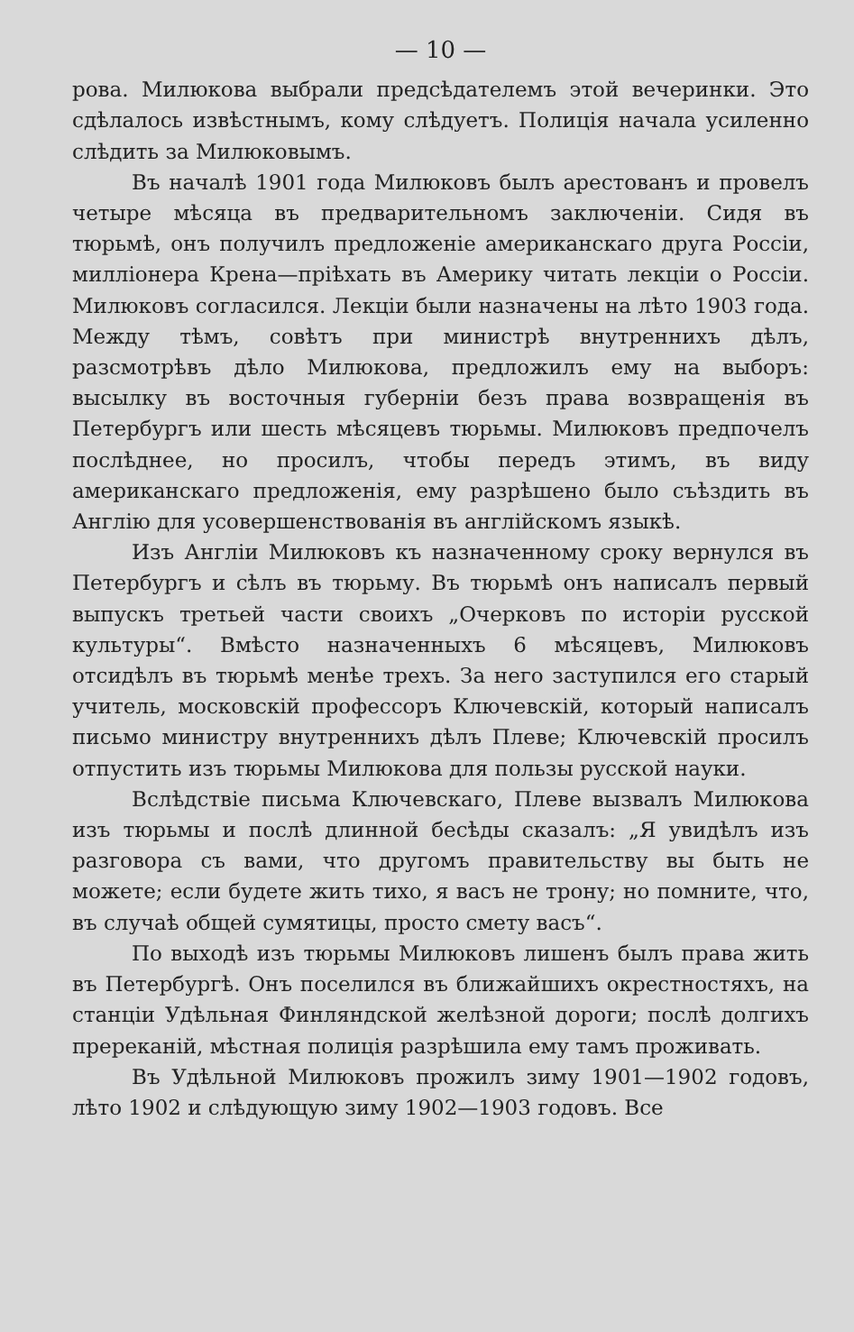— 10 —
рова. Милюкова выбрали предсѣдателемъ этой вечеринки. Это сдѣлалось извѣстнымъ, кому слѣдуетъ. Полиція начала усиленно слѣдить за Милюковымъ.
Въ началѣ 1901 года Милюковъ былъ арестованъ и провелъ четыре мѣсяца въ предварительномъ заключеніи. Сидя въ тюрьмѣ, онъ получилъ предложеніе американскаго друга Россіи, милліонера Крена—пріѣхать въ Америку читать лекціи о Россіи. Милюковъ согласился. Лекціи были назначены на лѣто 1903 года. Между тѣмъ, совѣтъ при министрѣ внутреннихъ дѣлъ, разсмотрѣвъ дѣло Милюкова, предложилъ ему на выборъ: высылку въ восточныя губерніи безъ права возвращенія въ Петербургъ или шесть мѣсяцевъ тюрьмы. Милюковъ предпочелъ послѣднее, но просилъ, чтобы передъ этимъ, въ виду американскаго предложенія, ему разрѣшено было съѣздить въ Англію для усовершенствованія въ англійскомъ языкѣ.
Изъ Англіи Милюковъ къ назначенному сроку вернулся въ Петербургъ и сѣлъ въ тюрьму. Въ тюрьмѣ онъ написалъ первый выпускъ третьей части своихъ „Очерковъ по исторіи русской культуры“. Вмѣсто назначенныхъ 6 мѣсяцевъ, Милюковъ отсидѣлъ въ тюрьмѣ менѣе трехъ. За него заступился его старый учитель, московскій профессоръ Ключевскій, который написалъ письмо министру внутреннихъ дѣлъ Плеве; Ключевскій просилъ отпустить изъ тюрьмы Милюкова для пользы русской науки.
Вслѣдствіе письма Ключевскаго, Плеве вызвалъ Милюкова изъ тюрьмы и послѣ длинной бесѣды сказалъ: „Я увидѣлъ изъ разговора съ вами, что другомъ правительству вы быть не можете; если будете жить тихо, я васъ не трону; но помните, что, въ случаѣ общей сумятицы, просто смету васъ“.
По выходѣ изъ тюрьмы Милюковъ лишенъ былъ права жить въ Петербургѣ. Онъ поселился въ ближайшихъ окрестностяхъ, на станціи Удѣльная Финляндской желѣзной дороги; послѣ долгихъ пререканій, мѣстная полиція разрѣшила ему тамъ проживать.
Въ Удѣльной Милюковъ прожилъ зиму 1901—1902 годовъ, лѣто 1902 и слѣдующую зиму 1902—1903 годовъ. Все